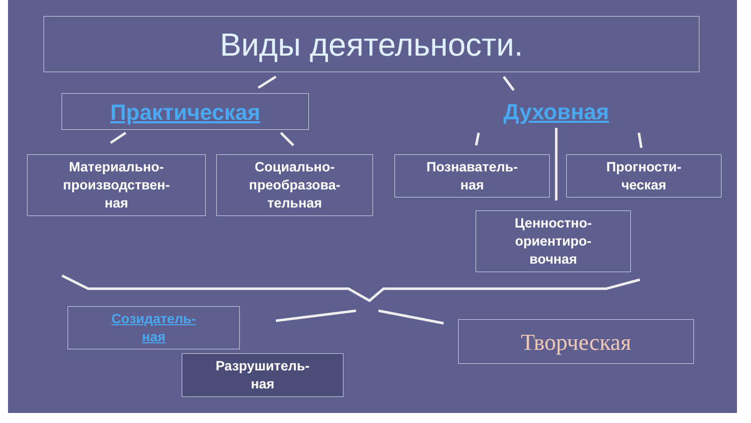Виды деятельности.
Практическая Духовная
Материально-
производствен-
ная
Социально-
преобразова-
тельная
Познаватель-
ная
Прогности-
ческая
Ценностно-
ориентиро-
вочная
Созидатель-
ная
Разрушитель-
ная
Творческая